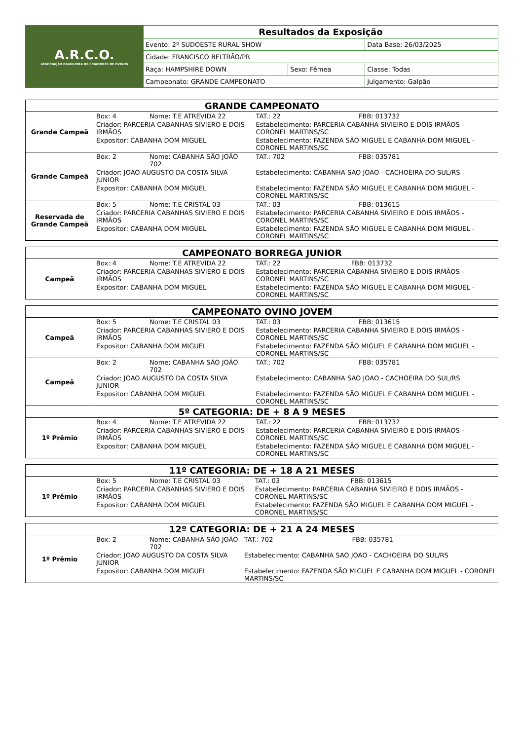| A.R.C.O. ASSOCIAÇÃO BRASILEIRA DE CRIADORES DE OVINOS | Resultados da Exposição | | |
| | Evento: 2º SUDOESTE RURAL SHOW | | Data Base: 26/03/2025 |
| | Cidade: FRANCISCO BELTRÃO/PR | | |
| | Raça: HAMPSHIRE DOWN | Sexo: Fêmea | Classe: Todas |
| | Campeonato: GRANDE CAMPEONATO | | Julgamento: Galpão |
| GRANDE CAMPEONATO | | | | |
| Grande Campeã | Box: 4 | Nome: T.E ATREVIDA 22 | TAT.: 22 | FBB: 013732 |
| | Criador: PARCERIA CABANHAS SIVIERO E DOIS IRMÃOS | | Estabelecimento: PARCERIA CABANHA SIVIEIRO E DOIS IRMÃOS - CORONEL MARTINS/SC | |
| | Expositor: CABANHA DOM MIGUEL | | Estabelecimento: FAZENDA SÃO MIGUEL E CABANHA DOM MIGUEL - CORONEL MARTINS/SC | |
| Grande Campeã | Box: 2 | Nome: CABANHA SÃO JOÃO 702 | TAT.: 702 | FBB: 035781 |
| | Criador: JOAO AUGUSTO DA COSTA SILVA JUNIOR | | Estabelecimento: CABANHA SAO JOAO - CACHOEIRA DO SUL/RS | |
| | Expositor: CABANHA DOM MIGUEL | | Estabelecimento: FAZENDA SÃO MIGUEL E CABANHA DOM MIGUEL - CORONEL MARTINS/SC | |
| Reservada de Grande Campeã | Box: 5 | Nome: T.E CRISTAL 03 | TAT.: 03 | FBB: 013615 |
| | Criador: PARCERIA CABANHAS SIVIERO E DOIS IRMÃOS | | Estabelecimento: PARCERIA CABANHA SIVIEIRO E DOIS IRMÃOS - CORONEL MARTINS/SC | |
| | Expositor: CABANHA DOM MIGUEL | | Estabelecimento: FAZENDA SÃO MIGUEL E CABANHA DOM MIGUEL - CORONEL MARTINS/SC | |
| CAMPEONATO BORREGA JUNIOR | | | | |
| Campeã | Box: 4 | Nome: T.E ATREVIDA 22 | TAT.: 22 | FBB: 013732 |
| | Criador: PARCERIA CABANHAS SIVIERO E DOIS IRMÃOS | | Estabelecimento: PARCERIA CABANHA SIVIEIRO E DOIS IRMÃOS - CORONEL MARTINS/SC | |
| | Expositor: CABANHA DOM MIGUEL | | Estabelecimento: FAZENDA SÃO MIGUEL E CABANHA DOM MIGUEL - CORONEL MARTINS/SC | |
| CAMPEONATO OVINO JOVEM | | | | |
| Campeã | Box: 5 | Nome: T.E CRISTAL 03 | TAT.: 03 | FBB: 013615 |
| | Criador: PARCERIA CABANHAS SIVIERO E DOIS IRMÃOS | | Estabelecimento: PARCERIA CABANHA SIVIEIRO E DOIS IRMÃOS - CORONEL MARTINS/SC | |
| | Expositor: CABANHA DOM MIGUEL | | Estabelecimento: FAZENDA SÃO MIGUEL E CABANHA DOM MIGUEL - CORONEL MARTINS/SC | |
| Campeã | Box: 2 | Nome: CABANHA SÃO JOÃO 702 | TAT.: 702 | FBB: 035781 |
| | Criador: JOAO AUGUSTO DA COSTA SILVA JUNIOR | | Estabelecimento: CABANHA SAO JOAO - CACHOEIRA DO SUL/RS | |
| | Expositor: CABANHA DOM MIGUEL | | Estabelecimento: FAZENDA SÃO MIGUEL E CABANHA DOM MIGUEL - CORONEL MARTINS/SC | |
| 5º CATEGORIA: DE + 8 A 9 MESES | | | | |
| 1º Prêmio | Box: 4 | Nome: T.E ATREVIDA 22 | TAT.: 22 | FBB: 013732 |
| | Criador: PARCERIA CABANHAS SIVIERO E DOIS IRMÃOS | | Estabelecimento: PARCERIA CABANHA SIVIEIRO E DOIS IRMÃOS - CORONEL MARTINS/SC | |
| | Expositor: CABANHA DOM MIGUEL | | Estabelecimento: FAZENDA SÃO MIGUEL E CABANHA DOM MIGUEL - CORONEL MARTINS/SC | |
| 11º CATEGORIA: DE + 18 A 21 MESES | | | | |
| 1º Prêmio | Box: 5 | Nome: T.E CRISTAL 03 | TAT.: 03 | FBB: 013615 |
| | Criador: PARCERIA CABANHAS SIVIERO E DOIS IRMÃOS | | Estabelecimento: PARCERIA CABANHA SIVIEIRO E DOIS IRMÃOS - CORONEL MARTINS/SC | |
| | Expositor: CABANHA DOM MIGUEL | | Estabelecimento: FAZENDA SÃO MIGUEL E CABANHA DOM MIGUEL - CORONEL MARTINS/SC | |
| 12º CATEGORIA: DE + 21 A 24 MESES | | | | |
| 1º Prêmio | Box: 2 | Nome: CABANHA SÃO JOÃO 702 | TAT.: 702 | FBB: 035781 |
| | Criador: JOAO AUGUSTO DA COSTA SILVA JUNIOR | | Estabelecimento: CABANHA SAO JOAO - CACHOEIRA DO SUL/RS | |
| | Expositor: CABANHA DOM MIGUEL | | Estabelecimento: FAZENDA SÃO MIGUEL E CABANHA DOM MIGUEL - CORONEL MARTINS/SC | |